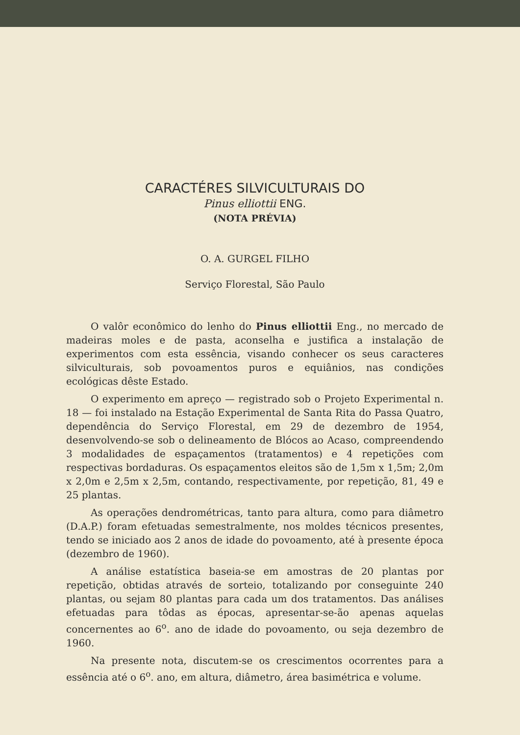CARACTÉRES SILVICULTURAIS DO
Pinus elliottii ENG.
(NOTA PRÉVIA)
O. A. GURGEL FILHO
Serviço Florestal, São Paulo
O valôr econômico do lenho do Pinus elliottii Eng., no mercado de madeiras moles e de pasta, aconselha e justifica a instalação de experimentos com esta essência, visando conhecer os seus caracteres silviculturais, sob povoamentos puros e equiânios, nas condições ecológicas dêste Estado.
O experimento em apreço — registrado sob o Projeto Experimental n. 18 — foi instalado na Estação Experimental de Santa Rita do Passa Quatro, dependência do Serviço Florestal, em 29 de dezembro de 1954, desenvolvendo-se sob o delineamento de Blócos ao Acaso, compreendendo 3 modalidades de espaçamentos (tratamentos) e 4 repetições com respectivas bordaduras. Os espaçamentos eleitos são de 1,5m x 1,5m; 2,0m x 2,0m e 2,5m x 2,5m, contando, respectivamente, por repetição, 81, 49 e 25 plantas.
As operações dendrométricas, tanto para altura, como para diâmetro (D.A.P.) foram efetuadas semestralmente, nos moldes técnicos presentes, tendo se iniciado aos 2 anos de idade do povoamento, até à presente época (dezembro de 1960).
A análise estatística baseia-se em amostras de 20 plantas por repetição, obtidas através de sorteio, totalizando por conseguinte 240 plantas, ou sejam 80 plantas para cada um dos tratamentos. Das análises efetuadas para tôdas as épocas, apresentar-se-ão apenas aquelas concernentes ao 6<sup>o</sup>. ano de idade do povoamento, ou seja dezembro de 1960.
Na presente nota, discutem-se os crescimentos ocorrentes para a essência até o 6<sup>o</sup>. ano, em altura, diâmetro, área basimétrica e volume.